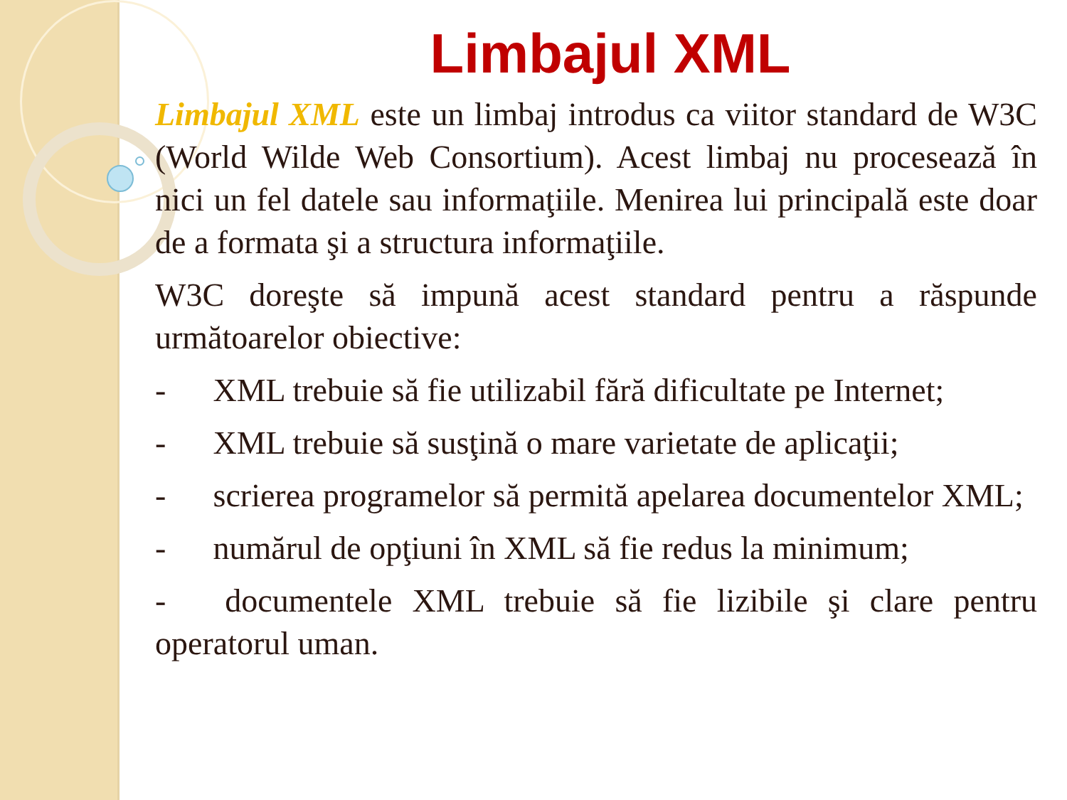Limbajul XML
Limbajul XML este un limbaj introdus ca viitor standard de W3C (World Wilde Web Consortium). Acest limbaj nu procesează în nici un fel datele sau informaţiile. Menirea lui principală este doar de a formata şi a structura informaţiile.
W3C doreşte să impună acest standard pentru a răspunde următoarelor obiective:
- XML trebuie să fie utilizabil fără dificultate pe Internet;
- XML trebuie să susţină o mare varietate de aplicaţii;
- scrierea programelor să permită apelarea documentelor XML;
- numărul de opţiuni în XML să fie redus la minimum;
- documentele XML trebuie să fie lizibile şi clare pentru operatorul uman.